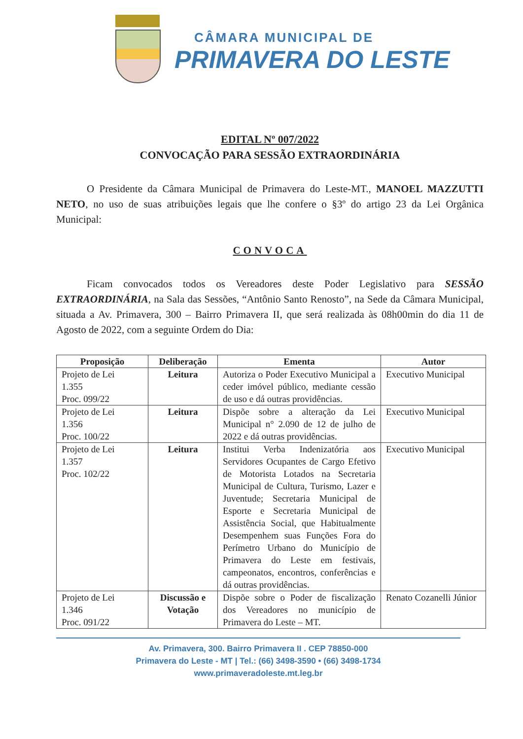CÂMARA MUNICIPAL DE
PRIMAVERA DO LESTE
EDITAL Nº 007/2022
CONVOCAÇÃO PARA SESSÃO EXTRAORDINÁRIA
O Presidente da Câmara Municipal de Primavera do Leste-MT., MANOEL MAZZUTTI NETO, no uso de suas atribuições legais que lhe confere o §3º do artigo 23 da Lei Orgânica Municipal:
CONVOCA
Ficam convocados todos os Vereadores deste Poder Legislativo para SESSÃO EXTRAORDINÁRIA, na Sala das Sessões, “Antônio Santo Renosto”, na Sede da Câmara Municipal, situada a Av. Primavera, 300 – Bairro Primavera II, que será realizada às 08h00min do dia 11 de Agosto de 2022, com a seguinte Ordem do Dia:
| Proposição | Deliberação | Ementa | Autor |
| --- | --- | --- | --- |
| Projeto de Lei 1.355 Proc. 099/22 | Leitura | Autoriza o Poder Executivo Municipal a ceder imóvel público, mediante cessão de uso e dá outras providências. | Executivo Municipal |
| Projeto de Lei 1.356 Proc. 100/22 | Leitura | Dispõe sobre a alteração da Lei Municipal n° 2.090 de 12 de julho de 2022 e dá outras providências. | Executivo Municipal |
| Projeto de Lei 1.357 Proc. 102/22 | Leitura | Institui Verba Indenizatória aos Servidores Ocupantes de Cargo Efetivo de Motorista Lotados na Secretaria Municipal de Cultura, Turismo, Lazer e Juventude; Secretaria Municipal de Esporte e Secretaria Municipal de Assistência Social, que Habitualmente Desempenhem suas Funções Fora do Perímetro Urbano do Município de Primavera do Leste em festivais, campeonatos, encontros, conferências e dá outras providências. | Executivo Municipal |
| Projeto de Lei 1.346 Proc. 091/22 | Discussão e Votação | Dispõe sobre o Poder de fiscalização dos Vereadores no município de Primavera do Leste – MT. | Renato Cozanelli Júnior |
Av. Primavera, 300. Bairro Primavera II . CEP 78850-000
Primavera do Leste - MT | Tel.: (66) 3498-3590 • (66) 3498-1734
www.primaveradoleste.mt.leg.br